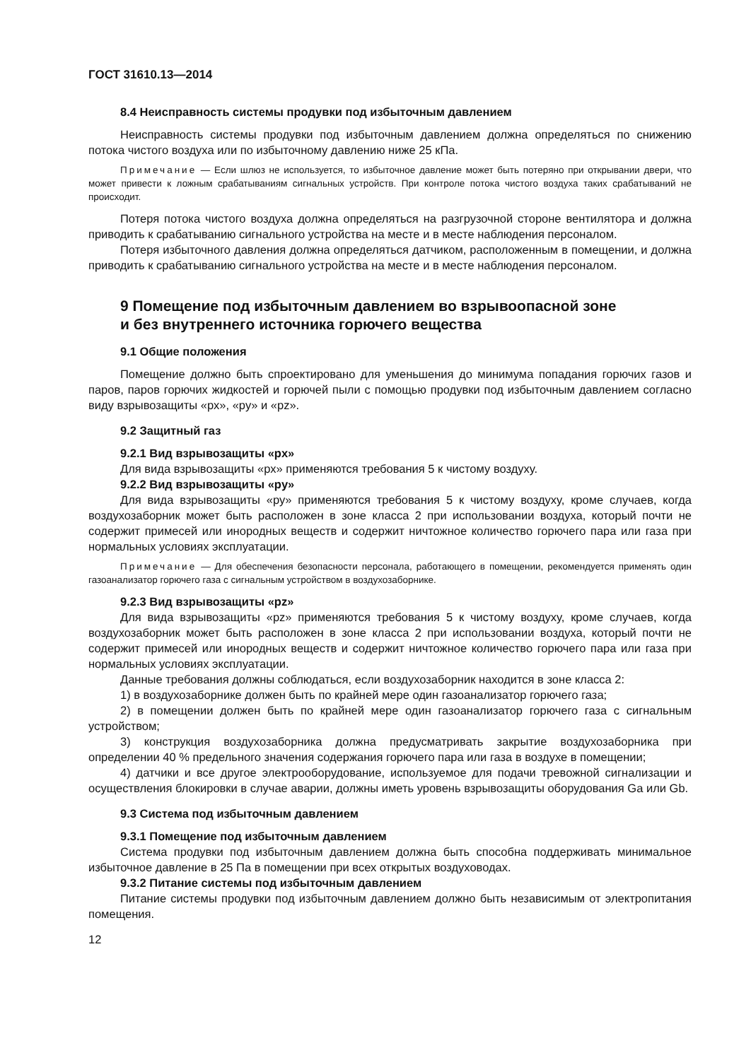ГОСТ 31610.13—2014
8.4 Неисправность системы продувки под избыточным давлением
Неисправность системы продувки под избыточным давлением должна определяться по снижению потока чистого воздуха или по избыточному давлению ниже 25 кПа.
Примечание — Если шлюз не используется, то избыточное давление может быть потеряно при открывании двери, что может привести к ложным срабатываниям сигнальных устройств. При контроле потока чистого воздуха таких срабатываний не происходит.
Потеря потока чистого воздуха должна определяться на разгрузочной стороне вентилятора и должна приводить к срабатыванию сигнального устройства на месте и в месте наблюдения персоналом.
Потеря избыточного давления должна определяться датчиком, расположенным в помещении, и должна приводить к срабатыванию сигнального устройства на месте и в месте наблюдения персоналом.
9 Помещение под избыточным давлением во взрывоопасной зоне
и без внутреннего источника горючего вещества
9.1 Общие положения
Помещение должно быть спроектировано для уменьшения до минимума попадания горючих газов и паров, паров горючих жидкостей и горючей пыли с помощью продувки под избыточным давлением согласно виду взрывозащиты «px», «py» и «pz».
9.2 Защитный газ
9.2.1 Вид взрывозащиты «px»
Для вида взрывозащиты «px» применяются требования 5 к чистому воздуху.
9.2.2 Вид взрывозащиты «py»
Для вида взрывозащиты «py» применяются требования 5 к чистому воздуху, кроме случаев, когда воздухозаборник может быть расположен в зоне класса 2 при использовании воздуха, который почти не содержит примесей или инородных веществ и содержит ничтожное количество горючего пара или газа при нормальных условиях эксплуатации.
Примечание — Для обеспечения безопасности персонала, работающего в помещении, рекомендуется применять один газоанализатор горючего газа с сигнальным устройством в воздухозаборнике.
9.2.3 Вид взрывозащиты «pz»
Для вида взрывозащиты «pz» применяются требования 5 к чистому воздуху, кроме случаев, когда воздухозаборник может быть расположен в зоне класса 2 при использовании воздуха, который почти не содержит примесей или инородных веществ и содержит ничтожное количество горючего пара или газа при нормальных условиях эксплуатации.
Данные требования должны соблюдаться, если воздухозаборник находится в зоне класса 2:
1) в воздухозаборнике должен быть по крайней мере один газоанализатор горючего газа;
2) в помещении должен быть по крайней мере один газоанализатор горючего газа с сигнальным устройством;
3) конструкция воздухозаборника должна предусматривать закрытие воздухозаборника при определении 40 % предельного значения содержания горючего пара или газа в воздухе в помещении;
4) датчики и все другое электрооборудование, используемое для подачи тревожной сигнализации и осуществления блокировки в случае аварии, должны иметь уровень взрывозащиты оборудования Ga или Gb.
9.3 Система под избыточным давлением
9.3.1 Помещение под избыточным давлением
Система продувки под избыточным давлением должна быть способна поддерживать минимальное избыточное давление в 25 Па в помещении при всех открытых воздуховодах.
9.3.2 Питание системы под избыточным давлением
Питание системы продувки под избыточным давлением должно быть независимым от электропитания помещения.
12